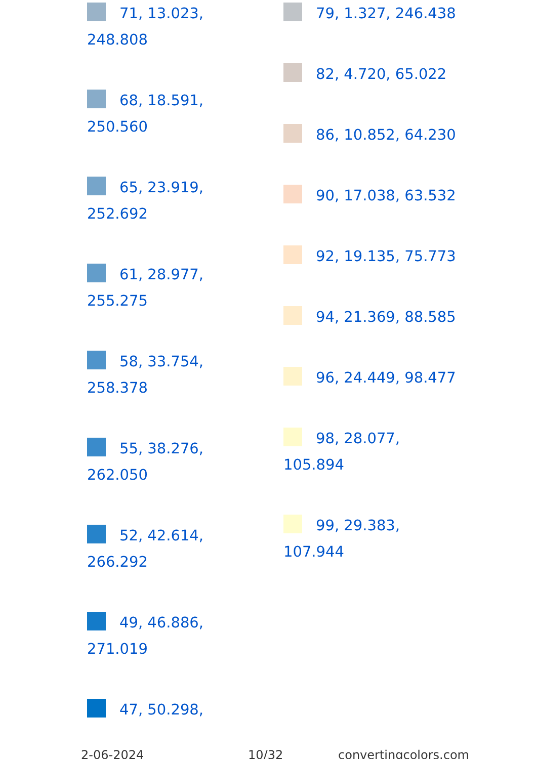71, 13.023, 248.808
68, 18.591, 250.560
65, 23.919, 252.692
61, 28.977, 255.275
58, 33.754, 258.378
55, 38.276, 262.050
52, 42.614, 266.292
49, 46.886, 271.019
47, 50.298,
79, 1.327, 246.438
82, 4.720, 65.022
86, 10.852, 64.230
90, 17.038, 63.532
92, 19.135, 75.773
94, 21.369, 88.585
96, 24.449, 98.477
98, 28.077, 105.894
99, 29.383, 107.944
2-06-2024 10/32 convertingcolors.com